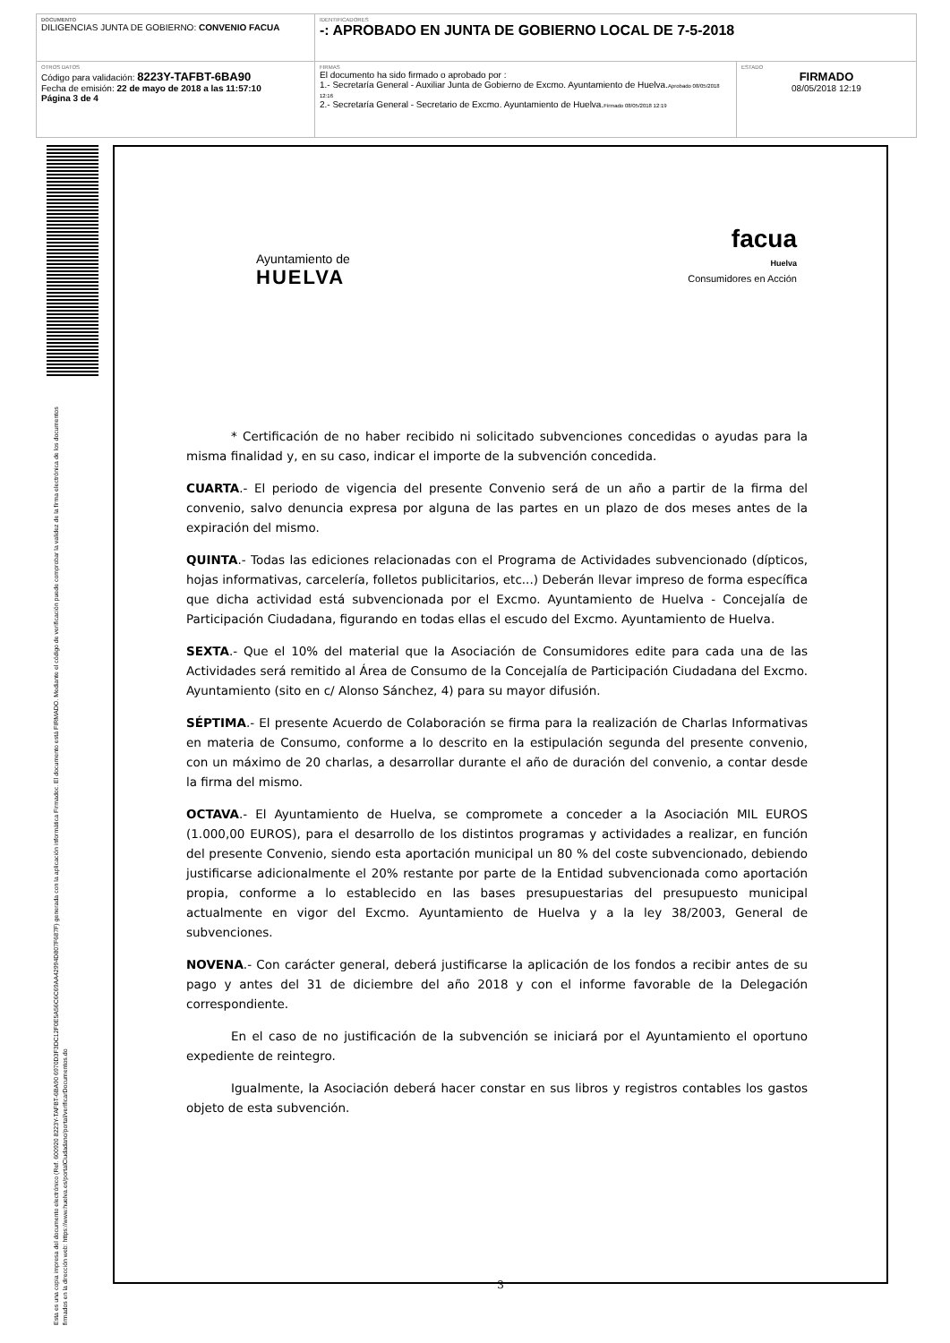| DOCUMENTO DILIGENCIAS JUNTA DE GOBIERNO: CONVENIO FACUA | IDENTIFICADORES -: APROBADO EN JUNTA DE GOBIERNO LOCAL DE 7-5-2018 | |
| OTROS DATOS Código para validación: 8223Y-TAFBT-6BA90 Fecha de emisión: 22 de mayo de 2018 a las 11:57:10 Página 3 de 4 | FIRMAS El documento ha sido firmado o aprobado por : 1.- Secretaría General - Auxiliar Junta de Gobierno de Excmo. Ayuntamiento de Huelva. Aprobado 08/05/2018 12:16 2.- Secretaría General - Secretario de Excmo. Ayuntamiento de Huelva. Firmado 08/05/2018 12:19 | ESTADO FIRMADO 08/05/2018 12:19 |
Esta es una copia impresa del documento electrónico (Ref. 600920 8223Y-TAFBT-6BA90 6970D3F3DC12F0E5A56C6C69AA42994D807F687F) generada con la aplicación informática Firmadoc. El documento está FIRMADO. Mediante el código de verificación puede comprobar la validez de la firma electrónica de los documentos firmados en la dirección web: https://www.huelva.es/portalCiudadano/portal/verificarDocumentos.do
Ayuntamiento de
HUELVA
facua
Huelva
Consumidores en Acción
* Certificación de no haber recibido ni solicitado subvenciones concedidas o ayudas para la misma finalidad y, en su caso, indicar el importe de la subvención concedida.
CUARTA.- El periodo de vigencia del presente Convenio será de un año a partir de la firma del convenio, salvo denuncia expresa por alguna de las partes en un plazo de dos meses antes de la expiración del mismo.
QUINTA.- Todas las ediciones relacionadas con el Programa de Actividades subvencionado (dípticos, hojas informativas, carcelería, folletos publicitarios, etc...) Deberán llevar impreso de forma específica que dicha actividad está subvencionada por el Excmo. Ayuntamiento de Huelva - Concejalía de Participación Ciudadana, figurando en todas ellas el escudo del Excmo. Ayuntamiento de Huelva.
SEXTA.- Que el 10% del material que la Asociación de Consumidores edite para cada una de las Actividades será remitido al Área de Consumo de la Concejalía de Participación Ciudadana del Excmo. Ayuntamiento (sito en c/ Alonso Sánchez, 4) para su mayor difusión.
SÉPTIMA.- El presente Acuerdo de Colaboración se firma para la realización de Charlas Informativas en materia de Consumo, conforme a lo descrito en la estipulación segunda del presente convenio, con un máximo de 20 charlas, a desarrollar durante el año de duración del convenio, a contar desde la firma del mismo.
OCTAVA.- El Ayuntamiento de Huelva, se compromete a conceder a la Asociación MIL EUROS (1.000,00 EUROS), para el desarrollo de los distintos programas y actividades a realizar, en función del presente Convenio, siendo esta aportación municipal un 80 % del coste subvencionado, debiendo justificarse adicionalmente el 20% restante por parte de la Entidad subvencionada como aportación propia, conforme a lo establecido en las bases presupuestarias del presupuesto municipal actualmente en vigor del Excmo. Ayuntamiento de Huelva y a la ley 38/2003, General de subvenciones.
NOVENA.- Con carácter general, deberá justificarse la aplicación de los fondos a recibir antes de su pago y antes del 31 de diciembre del año 2018 y con el informe favorable de la Delegación correspondiente.
En el caso de no justificación de la subvención se iniciará por el Ayuntamiento el oportuno expediente de reintegro.
Igualmente, la Asociación deberá hacer constar en sus libros y registros contables los gastos objeto de esta subvención.
3